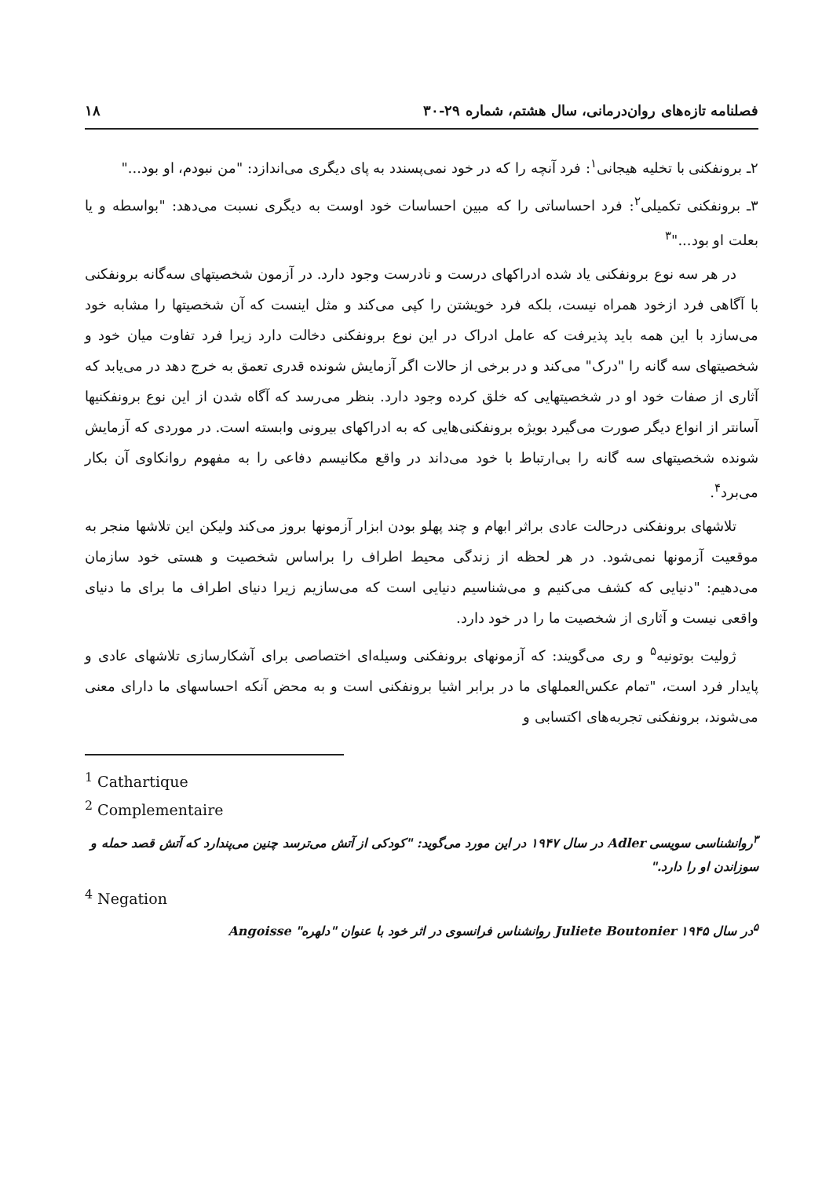فصلنامه تازه‌های روان‌درمانی، سال هشتم، شماره ۲۹-۳۰ ۱۸
۲ـ برونفکنی با تخلیه هیجانی<sup>۱</sup>: فرد آنچه را که در خود نمی‌پسندد به پای دیگری می‌اندازد: "من نبودم، او بود..."
۳ـ برونفکنی تکمیلی<sup>۲</sup>: فرد احساساتی را که مبین احساسات خود اوست به دیگری نسبت می‌دهد: "بواسطه و یا بعلت او بود..."<sup>۳</sup>
در هر سه نوع برونفکنی یاد شده ادراکهای درست و نادرست وجود دارد. در آزمون شخصیتهای سه‌گانه برونفکنی با آگاهی فرد ازخود همراه نیست، بلکه فرد خویشتن را کپی می‌کند و مثل اینست که آن شخصیتها را مشابه خود می‌سازد با این همه باید پذیرفت که عامل ادراک در این نوع برونفکنی دخالت دارد زیرا فرد تفاوت میان خود و شخصیتهای سه گانه را "درک" می‌کند و در برخی از حالات اگر آزمایش شونده قدری تعمق به خرج دهد در می‌یابد که آثاری از صفات خود او در شخصیتهایی که خلق کرده وجود دارد. بنظر می‌رسد که آگاه شدن از این نوع برونفکنیها آسانتر از انواع دیگر صورت می‌گیرد بویژه برونفکنی‌هایی که به ادراکهای بیرونی وابسته است. در موردی که آزمایش شونده شخصیتهای سه گانه را بی‌ارتباط با خود می‌داند در واقع مکانیسم دفاعی را به مفهوم روانکاوی آن بکار می‌برد<sup>۴</sup>.
تلاشهای برونفکنی درحالت عادی براثر ابهام و چند پهلو بودن ابزار آزمونها بروز می‌کند ولیکن این تلاشها منجر به موقعیت آزمونها نمی‌شود. در هر لحظه از زندگی محیط اطراف را براساس شخصیت و هستی خود سازمان می‌دهیم: "دنیایی که کشف می‌کنیم و می‌شناسیم دنیایی است که می‌سازیم زیرا دنیای اطراف ما برای ما دنیای واقعی نیست و آثاری از شخصیت ما را در خود دارد.
ژولیت بوتونیه<sup>۵</sup> و ری می‌گویند: که آزمونهای برونفکنی وسیله‌ای اختصاصی برای آشکارسازی تلاشهای عادی و پایدار فرد است، "تمام عکس‌العملهای ما در برابر اشیا برونفکنی است و به محض آنکه احساسهای ما دارای معنی می‌شوند، برونفکنی تجربه‌های اکتسابی و
<sup>1</sup> Cathartique
<sup>2</sup> Complementaire
<sup>۳</sup> روانشناسی سویسی Adler در سال ۱۹۴۷ در این مورد می‌گوید: "کودکی از آتش می‌ترسد چنین می‌پندارد که آتش قصد حمله و سوزاندن او را دارد."
<sup>4</sup> Negation
<sup>۵</sup> در سال ۱۹۴۵ Juliete Boutonier روانشناس فرانسوی در اثر خود با عنوان "دلهره" Angoisse